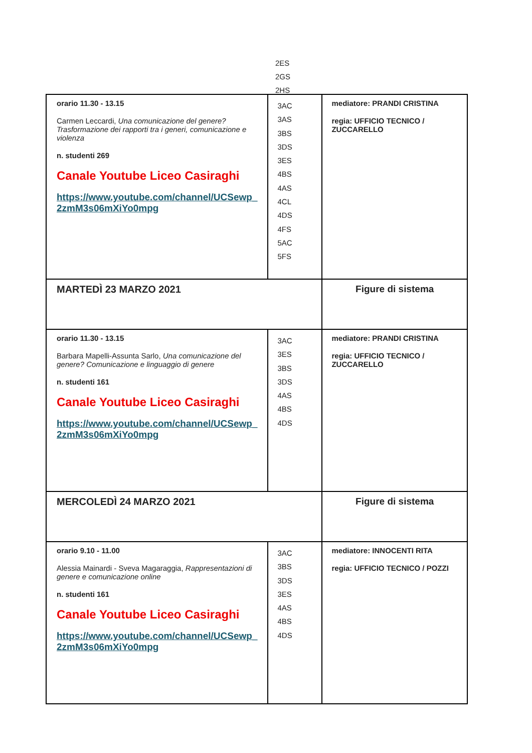2ES
2GS
2HS
| orario 11.30 - 13.15 Carmen Leccardi, Una comunicazione del genere? Trasformazione dei rapporti tra i generi, comunicazione e violenza n. studenti 269 Canale Youtube Liceo Casiraghi https://www.youtube.com/channel/UCSewp_ 2zmM3s06mXiYo0mpg | 3AC 3AS 3BS 3DS 3ES 4BS 4AS 4CL 4DS 4FS 5AC 5FS | mediatore: PRANDI CRISTINA regia: UFFICIO TECNICO / ZUCCARELLO |
| MARTEDÌ 23 MARZO 2021 | | Figure di sistema |
| orario 11.30 - 13.15 Barbara Mapelli-Assunta Sarlo, Una comunicazione del genere? Comunicazione e linguaggio di genere n. studenti 161 Canale Youtube Liceo Casiraghi https://www.youtube.com/channel/UCSewp_ 2zmM3s06mXiYo0mpg | 3AC 3ES 3BS 3DS 4AS 4BS 4DS | mediatore: PRANDI CRISTINA regia: UFFICIO TECNICO / ZUCCARELLO |
| MERCOLEDÌ 24 MARZO 2021 | | Figure di sistema |
| orario 9.10 - 11.00 Alessia Mainardi - Sveva Magaraggia, Rappresentazioni di genere e comunicazione online n. studenti 161 Canale Youtube Liceo Casiraghi https://www.youtube.com/channel/UCSewp_ 2zmM3s06mXiYo0mpg | 3AC 3BS 3DS 3ES 4AS 4BS 4DS | mediatore: INNOCENTI RITA regia: UFFICIO TECNICO / POZZI |